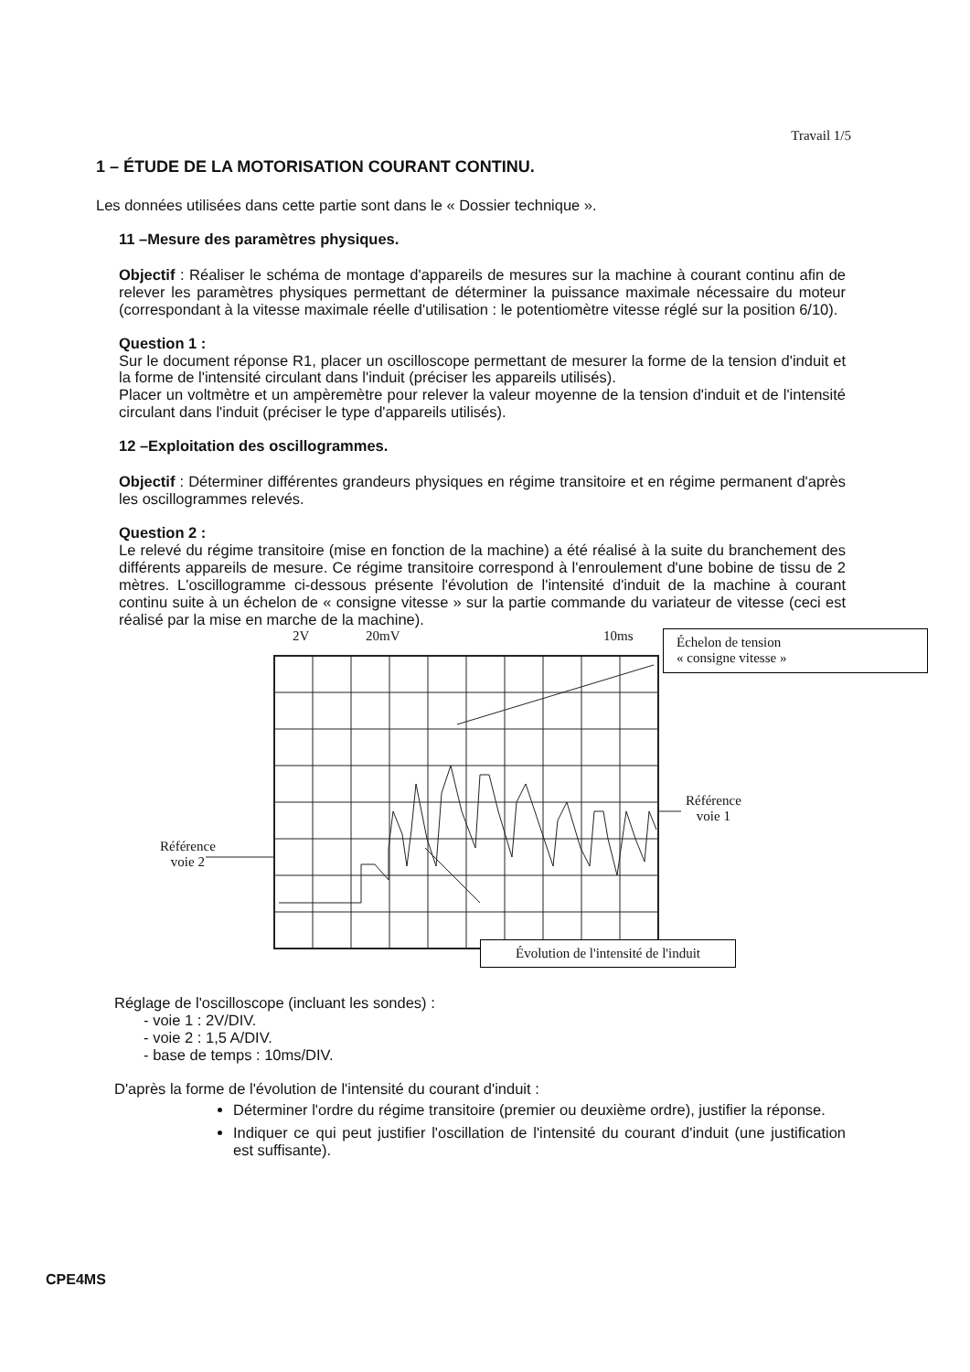Travail 1/5
1 – ÉTUDE DE LA MOTORISATION COURANT CONTINU.
Les données utilisées dans cette partie sont dans le « Dossier technique ».
11 –Mesure des paramètres physiques.
Objectif : Réaliser le schéma de montage d'appareils de mesures sur la machine à courant continu afin de relever les paramètres physiques permettant de déterminer la puissance maximale nécessaire du moteur (correspondant à la vitesse maximale réelle d'utilisation : le potentiomètre vitesse réglé sur la position 6/10).
Question 1 :
Sur le document réponse R1, placer un oscilloscope permettant de mesurer la forme de la tension d'induit et la forme de l'intensité circulant dans l'induit (préciser les appareils utilisés).
Placer un voltmètre et un ampèremètre pour relever la valeur moyenne de la tension d'induit et de l'intensité circulant dans l'induit (préciser le type d'appareils utilisés).
12 –Exploitation des oscillogrammes.
Objectif : Déterminer différentes grandeurs physiques en régime transitoire et en régime permanent d'après les oscillogrammes relevés.
Question 2 :
Le relevé du régime transitoire (mise en fonction de la machine) a été réalisé à la suite du branchement des différents appareils de mesure. Ce régime transitoire correspond à l'enroulement d'une bobine de tissu de 2 mètres. L'oscillogramme ci-dessous présente l'évolution de l'intensité d'induit de la machine à courant continu suite à un échelon de « consigne vitesse » sur la partie commande du variateur de vitesse (ceci est réalisé par la mise en marche de la machine).
2V 20mV 10ms
Échelon de tension
« consigne vitesse »
Référence
voie 1
Référence
voie 2
Évolution de l'intensité de l'induit
Réglage de l'oscilloscope (incluant les sondes) :
- voie 1 : 2V/DIV.
- voie 2 : 1,5 A/DIV.
- base de temps : 10ms/DIV.
D'après la forme de l'évolution de l'intensité du courant d'induit :
Déterminer l'ordre du régime transitoire (premier ou deuxième ordre), justifier la réponse.
Indiquer ce qui peut justifier l'oscillation de l'intensité du courant d'induit (une justification est suffisante).
CPE4MS